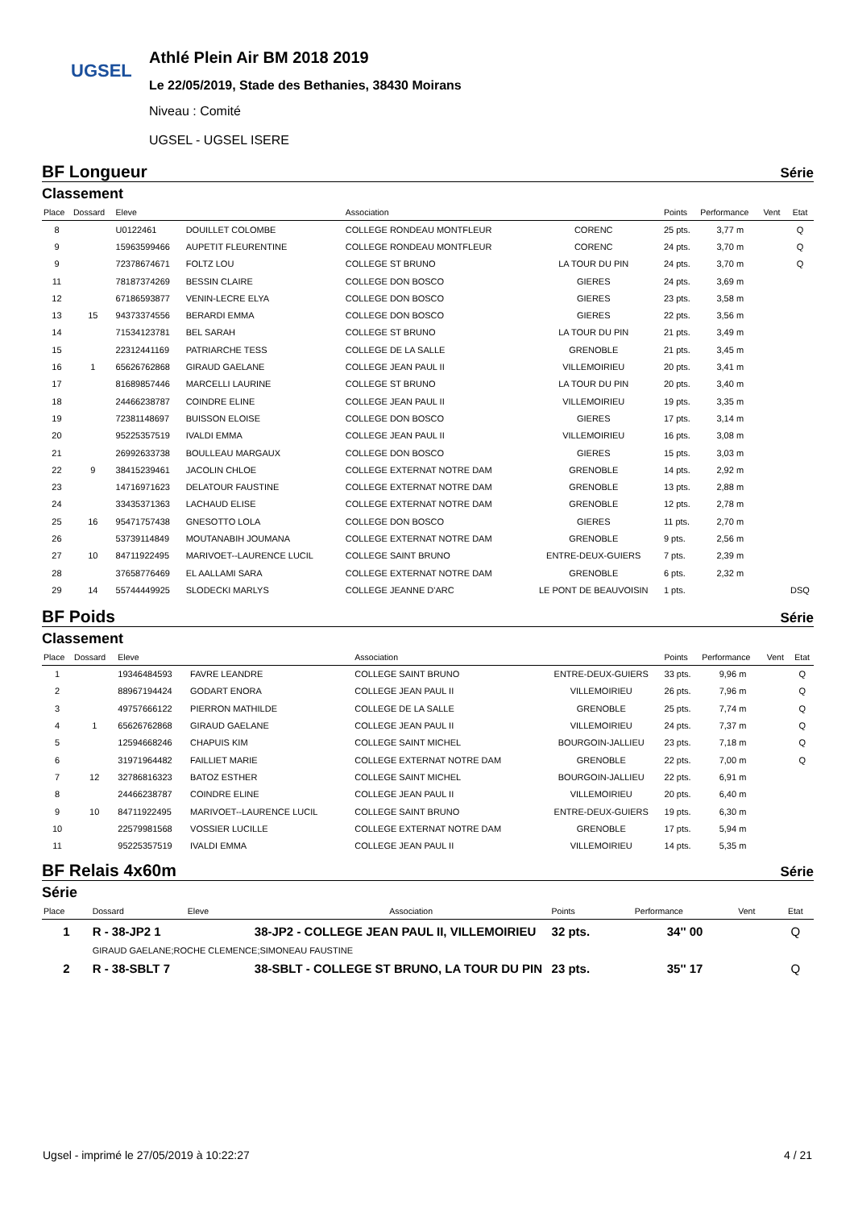UGSEL
Athlé Plein Air BM 2018 2019
Le 22/05/2019, Stade des Bethanies, 38430 Moirans
Niveau : Comité
UGSEL - UGSEL ISERE
BF Longueur Série
Classement
| Place | Dossard | Eleve | | Association | | Points | Performance | Vent | Etat |
| --- | --- | --- | --- | --- | --- | --- | --- | --- | --- |
| 8 | | U0122461 | DOUILLET COLOMBE | COLLEGE RONDEAU MONTFLEUR | CORENC | 25 pts. | 3,77 m | | Q |
| 9 | | 15963599466 | AUPETIT FLEURENTINE | COLLEGE RONDEAU MONTFLEUR | CORENC | 24 pts. | 3,70 m | | Q |
| 9 | | 72378674671 | FOLTZ LOU | COLLEGE ST BRUNO | LA TOUR DU PIN | 24 pts. | 3,70 m | | Q |
| 11 | | 78187374269 | BESSIN CLAIRE | COLLEGE DON BOSCO | GIERES | 24 pts. | 3,69 m | | |
| 12 | | 67186593877 | VENIN-LECRE ELYA | COLLEGE DON BOSCO | GIERES | 23 pts. | 3,58 m | | |
| 13 | 15 | 94373374556 | BERARDI EMMA | COLLEGE DON BOSCO | GIERES | 22 pts. | 3,56 m | | |
| 14 | | 71534123781 | BEL SARAH | COLLEGE ST BRUNO | LA TOUR DU PIN | 21 pts. | 3,49 m | | |
| 15 | | 22312441169 | PATRIARCHE TESS | COLLEGE DE LA SALLE | GRENOBLE | 21 pts. | 3,45 m | | |
| 16 | 1 | 65626762868 | GIRAUD GAELANE | COLLEGE JEAN PAUL II | VILLEMOIRIEU | 20 pts. | 3,41 m | | |
| 17 | | 81689857446 | MARCELLI LAURINE | COLLEGE ST BRUNO | LA TOUR DU PIN | 20 pts. | 3,40 m | | |
| 18 | | 24466238787 | COINDRE ELINE | COLLEGE JEAN PAUL II | VILLEMOIRIEU | 19 pts. | 3,35 m | | |
| 19 | | 72381148697 | BUISSON ELOISE | COLLEGE DON BOSCO | GIERES | 17 pts. | 3,14 m | | |
| 20 | | 95225357519 | IVALDI EMMA | COLLEGE JEAN PAUL II | VILLEMOIRIEU | 16 pts. | 3,08 m | | |
| 21 | | 26992633738 | BOULLEAU MARGAUX | COLLEGE DON BOSCO | GIERES | 15 pts. | 3,03 m | | |
| 22 | 9 | 38415239461 | JACOLIN CHLOE | COLLEGE EXTERNAT NOTRE DAM | GRENOBLE | 14 pts. | 2,92 m | | |
| 23 | | 14716971623 | DELATOUR FAUSTINE | COLLEGE EXTERNAT NOTRE DAM | GRENOBLE | 13 pts. | 2,88 m | | |
| 24 | | 33435371363 | LACHAUD ELISE | COLLEGE EXTERNAT NOTRE DAM | GRENOBLE | 12 pts. | 2,78 m | | |
| 25 | 16 | 95471757438 | GNESOTTO LOLA | COLLEGE DON BOSCO | GIERES | 11 pts. | 2,70 m | | |
| 26 | | 53739114849 | MOUTANABIH JOUMANA | COLLEGE EXTERNAT NOTRE DAM | GRENOBLE | 9 pts. | 2,56 m | | |
| 27 | 10 | 84711922495 | MARIVOET--LAURENCE LUCIL | COLLEGE SAINT BRUNO | ENTRE-DEUX-GUIERS | 7 pts. | 2,39 m | | |
| 28 | | 37658776469 | EL AALLAMI SARA | COLLEGE EXTERNAT NOTRE DAM | GRENOBLE | 6 pts. | 2,32 m | | |
| 29 | 14 | 55744449925 | SLODECKI MARLYS | COLLEGE JEANNE D'ARC | LE PONT DE BEAUVOISIN | 1 pts. | | | DSQ |
BF Poids Série
Classement
| Place | Dossard | Eleve | | Association | | Points | Performance | Vent | Etat |
| --- | --- | --- | --- | --- | --- | --- | --- | --- | --- |
| 1 | | 19346484593 | FAVRE LEANDRE | COLLEGE SAINT BRUNO | ENTRE-DEUX-GUIERS | 33 pts. | 9,96 m | | Q |
| 2 | | 88967194424 | GODART ENORA | COLLEGE JEAN PAUL II | VILLEMOIRIEU | 26 pts. | 7,96 m | | Q |
| 3 | | 49757666122 | PIERRON MATHILDE | COLLEGE DE LA SALLE | GRENOBLE | 25 pts. | 7,74 m | | Q |
| 4 | 1 | 65626762868 | GIRAUD GAELANE | COLLEGE JEAN PAUL II | VILLEMOIRIEU | 24 pts. | 7,37 m | | Q |
| 5 | | 12594668246 | CHAPUIS KIM | COLLEGE SAINT MICHEL | BOURGOIN-JALLIEU | 23 pts. | 7,18 m | | Q |
| 6 | | 31971964482 | FAILLIET MARIE | COLLEGE EXTERNAT NOTRE DAM | GRENOBLE | 22 pts. | 7,00 m | | Q |
| 7 | 12 | 32786816323 | BATOZ ESTHER | COLLEGE SAINT MICHEL | BOURGOIN-JALLIEU | 22 pts. | 6,91 m | | |
| 8 | | 24466238787 | COINDRE ELINE | COLLEGE JEAN PAUL II | VILLEMOIRIEU | 20 pts. | 6,40 m | | |
| 9 | 10 | 84711922495 | MARIVOET--LAURENCE LUCIL | COLLEGE SAINT BRUNO | ENTRE-DEUX-GUIERS | 19 pts. | 6,30 m | | |
| 10 | | 22579981568 | VOSSIER LUCILLE | COLLEGE EXTERNAT NOTRE DAM | GRENOBLE | 17 pts. | 5,94 m | | |
| 11 | | 95225357519 | IVALDI EMMA | COLLEGE JEAN PAUL II | VILLEMOIRIEU | 14 pts. | 5,35 m | | |
BF Relais 4x60m Série
Série
| Place | Dossard | Eleve | | Association | Points | Performance | Vent | Etat |
| --- | --- | --- | --- | --- | --- | --- | --- | --- |
| 1 | R - 38-JP2 1 | | 38-JP2 - COLLEGE JEAN PAUL II, VILLEMOIRIEU | | 32 pts. | 34'' 00 | | Q |
| | GIRAUD GAELANE;ROCHE CLEMENCE;SIMONEAU FAUSTINE | | | | | | | |
| 2 | R - 38-SBLT 7 | | 38-SBLT - COLLEGE ST BRUNO, LA TOUR DU PIN | | 23 pts. | 35'' 17 | | Q |
Ugsel - imprimé le 27/05/2019 à 10:22:27 4 / 21